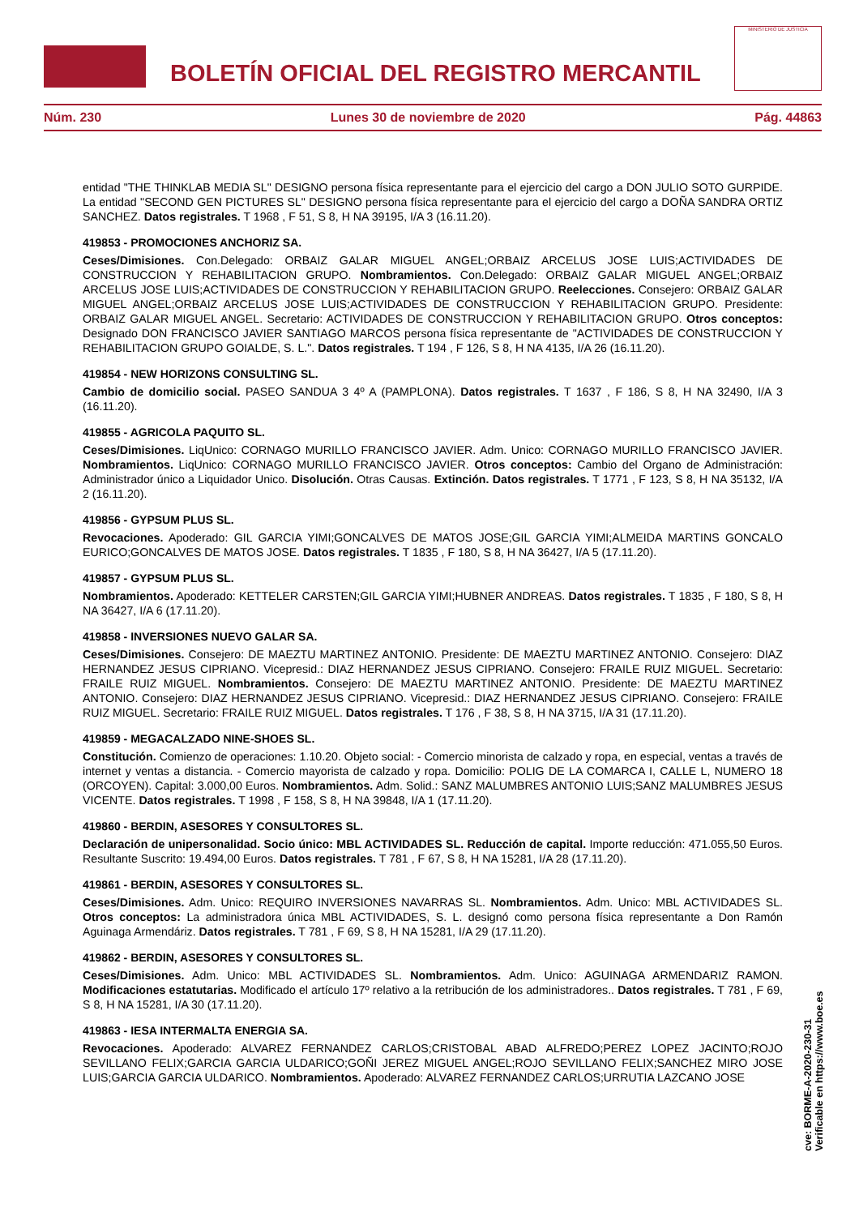BOLETÍN OFICIAL DEL REGISTRO MERCANTIL
MINISTERIO DE JUSTICIA
Núm. 230 Lunes 30 de noviembre de 2020 Pág. 44863
entidad "THE THINKLAB MEDIA SL" DESIGNO persona física representante para el ejercicio del cargo a DON JULIO SOTO GURPIDE. La entidad "SECOND GEN PICTURES SL" DESIGNO persona física representante para el ejercicio del cargo a DOÑA SANDRA ORTIZ SANCHEZ. Datos registrales. T 1968 , F 51, S 8, H NA 39195, I/A 3 (16.11.20).
419853 - PROMOCIONES ANCHORIZ SA.
Ceses/Dimisiones. Con.Delegado: ORBAIZ GALAR MIGUEL ANGEL;ORBAIZ ARCELUS JOSE LUIS;ACTIVIDADES DE CONSTRUCCION Y REHABILITACION GRUPO. Nombramientos. Con.Delegado: ORBAIZ GALAR MIGUEL ANGEL;ORBAIZ ARCELUS JOSE LUIS;ACTIVIDADES DE CONSTRUCCION Y REHABILITACION GRUPO. Reelecciones. Consejero: ORBAIZ GALAR MIGUEL ANGEL;ORBAIZ ARCELUS JOSE LUIS;ACTIVIDADES DE CONSTRUCCION Y REHABILITACION GRUPO. Presidente: ORBAIZ GALAR MIGUEL ANGEL. Secretario: ACTIVIDADES DE CONSTRUCCION Y REHABILITACION GRUPO. Otros conceptos: Designado DON FRANCISCO JAVIER SANTIAGO MARCOS persona física representante de "ACTIVIDADES DE CONSTRUCCION Y REHABILITACION GRUPO GOIALDE, S. L.". Datos registrales. T 194 , F 126, S 8, H NA 4135, I/A 26 (16.11.20).
419854 - NEW HORIZONS CONSULTING SL.
Cambio de domicilio social. PASEO SANDUA 3 4º A (PAMPLONA). Datos registrales. T 1637 , F 186, S 8, H NA 32490, I/A 3 (16.11.20).
419855 - AGRICOLA PAQUITO SL.
Ceses/Dimisiones. LiqUnico: CORNAGO MURILLO FRANCISCO JAVIER. Adm. Unico: CORNAGO MURILLO FRANCISCO JAVIER. Nombramientos. LiqUnico: CORNAGO MURILLO FRANCISCO JAVIER. Otros conceptos: Cambio del Organo de Administración: Administrador único a Liquidador Unico. Disolución. Otras Causas. Extinción. Datos registrales. T 1771 , F 123, S 8, H NA 35132, I/A 2 (16.11.20).
419856 - GYPSUM PLUS SL.
Revocaciones. Apoderado: GIL GARCIA YIMI;GONCALVES DE MATOS JOSE;GIL GARCIA YIMI;ALMEIDA MARTINS GONCALO EURICO;GONCALVES DE MATOS JOSE. Datos registrales. T 1835 , F 180, S 8, H NA 36427, I/A 5 (17.11.20).
419857 - GYPSUM PLUS SL.
Nombramientos. Apoderado: KETTELER CARSTEN;GIL GARCIA YIMI;HUBNER ANDREAS. Datos registrales. T 1835 , F 180, S 8, H NA 36427, I/A 6 (17.11.20).
419858 - INVERSIONES NUEVO GALAR SA.
Ceses/Dimisiones. Consejero: DE MAEZTU MARTINEZ ANTONIO. Presidente: DE MAEZTU MARTINEZ ANTONIO. Consejero: DIAZ HERNANDEZ JESUS CIPRIANO. Vicepresid.: DIAZ HERNANDEZ JESUS CIPRIANO. Consejero: FRAILE RUIZ MIGUEL. Secretario: FRAILE RUIZ MIGUEL. Nombramientos. Consejero: DE MAEZTU MARTINEZ ANTONIO. Presidente: DE MAEZTU MARTINEZ ANTONIO. Consejero: DIAZ HERNANDEZ JESUS CIPRIANO. Vicepresid.: DIAZ HERNANDEZ JESUS CIPRIANO. Consejero: FRAILE RUIZ MIGUEL. Secretario: FRAILE RUIZ MIGUEL. Datos registrales. T 176 , F 38, S 8, H NA 3715, I/A 31 (17.11.20).
419859 - MEGACALZADO NINE-SHOES SL.
Constitución. Comienzo de operaciones: 1.10.20. Objeto social: - Comercio minorista de calzado y ropa, en especial, ventas a través de internet y ventas a distancia. - Comercio mayorista de calzado y ropa. Domicilio: POLIG DE LA COMARCA I, CALLE L, NUMERO 18 (ORCOYEN). Capital: 3.000,00 Euros. Nombramientos. Adm. Solid.: SANZ MALUMBRES ANTONIO LUIS;SANZ MALUMBRES JESUS VICENTE. Datos registrales. T 1998 , F 158, S 8, H NA 39848, I/A 1 (17.11.20).
419860 - BERDIN, ASESORES Y CONSULTORES SL.
Declaración de unipersonalidad. Socio único: MBL ACTIVIDADES SL. Reducción de capital. Importe reducción: 471.055,50 Euros. Resultante Suscrito: 19.494,00 Euros. Datos registrales. T 781 , F 67, S 8, H NA 15281, I/A 28 (17.11.20).
419861 - BERDIN, ASESORES Y CONSULTORES SL.
Ceses/Dimisiones. Adm. Unico: REQUIRO INVERSIONES NAVARRAS SL. Nombramientos. Adm. Unico: MBL ACTIVIDADES SL. Otros conceptos: La administradora única MBL ACTIVIDADES, S. L. designó como persona física representante a Don Ramón Aguinaga Armendáriz. Datos registrales. T 781 , F 69, S 8, H NA 15281, I/A 29 (17.11.20).
419862 - BERDIN, ASESORES Y CONSULTORES SL.
Ceses/Dimisiones. Adm. Unico: MBL ACTIVIDADES SL. Nombramientos. Adm. Unico: AGUINAGA ARMENDARIZ RAMON. Modificaciones estatutarias. Modificado el artículo 17º relativo a la retribución de los administradores.. Datos registrales. T 781 , F 69, S 8, H NA 15281, I/A 30 (17.11.20).
419863 - IESA INTERMALTA ENERGIA SA.
Revocaciones. Apoderado: ALVAREZ FERNANDEZ CARLOS;CRISTOBAL ABAD ALFREDO;PEREZ LOPEZ JACINTO;ROJO SEVILLANO FELIX;GARCIA GARCIA ULDARICO;GOÑI JEREZ MIGUEL ANGEL;ROJO SEVILLANO FELIX;SANCHEZ MIRO JOSE LUIS;GARCIA GARCIA ULDARICO. Nombramientos. Apoderado: ALVAREZ FERNANDEZ CARLOS;URRUTIA LAZCANO JOSE
cve: BORME-A-2020-230-31
Verificable en https://www.boe.es